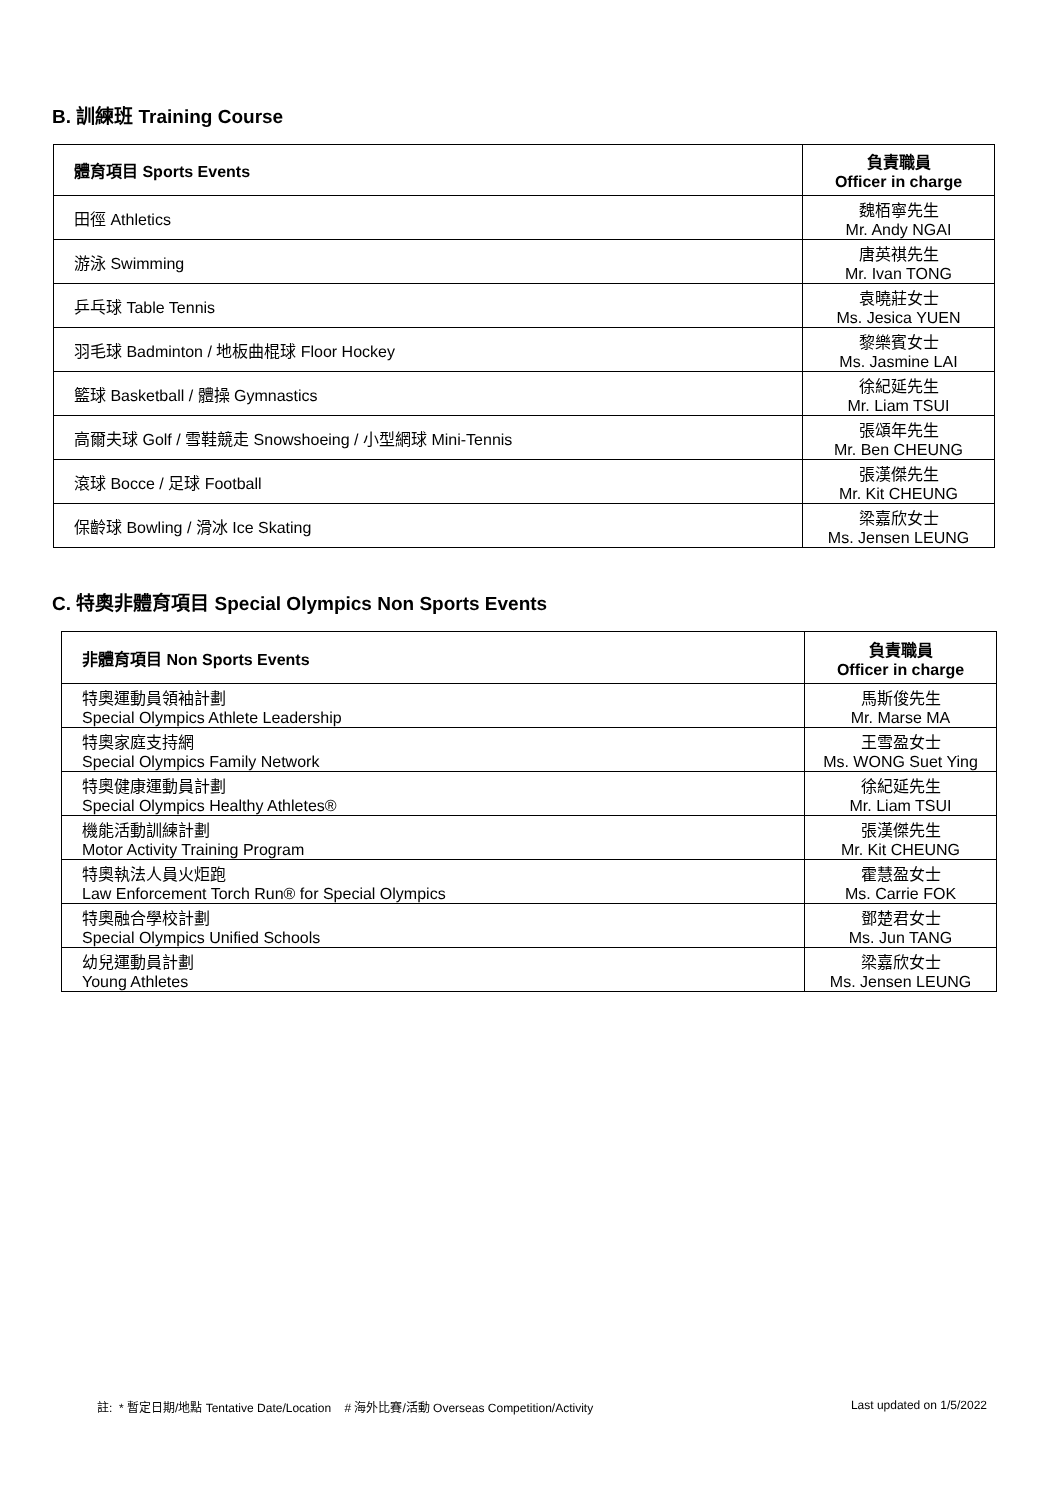B. 訓練班 Training Course
| 體育項目 Sports Events | 負責職員 Officer in charge |
| --- | --- |
| 田徑 Athletics | 魏栢寧先生 Mr. Andy NGAI |
| 游泳 Swimming | 唐英祺先生 Mr. Ivan TONG |
| 乒乓球 Table Tennis | 袁曉莊女士 Ms. Jesica YUEN |
| 羽毛球 Badminton / 地板曲棍球 Floor Hockey | 黎樂賓女士 Ms. Jasmine LAI |
| 籃球 Basketball / 體操 Gymnastics | 徐紀延先生 Mr. Liam TSUI |
| 高爾夫球 Golf / 雪鞋競走 Snowshoeing / 小型網球 Mini-Tennis | 張頌年先生 Mr. Ben CHEUNG |
| 滾球 Bocce / 足球 Football | 張漢傑先生 Mr. Kit CHEUNG |
| 保齡球 Bowling / 滑冰 Ice Skating | 梁嘉欣女士 Ms. Jensen LEUNG |
C. 特奧非體育項目 Special Olympics Non Sports Events
| 非體育項目 Non Sports Events | 負責職員 Officer in charge |
| --- | --- |
| 特奧運動員領袖計劃 Special Olympics Athlete Leadership | 馬斯俊先生 Mr. Marse MA |
| 特奧家庭支持網 Special Olympics Family Network | 王雪盈女士 Ms. WONG Suet Ying |
| 特奧健康運動員計劃 Special Olympics Healthy Athletes® | 徐紀延先生 Mr. Liam TSUI |
| 機能活動訓練計劃 Motor Activity Training Program | 張漢傑先生 Mr. Kit CHEUNG |
| 特奧執法人員火炬跑 Law Enforcement Torch Run® for Special Olympics | 霍慧盈女士 Ms. Carrie FOK |
| 特奧融合學校計劃 Special Olympics Unified Schools | 鄧楚君女士 Ms. Jun TANG |
| 幼兒運動員計劃 Young Athletes | 梁嘉欣女士 Ms. Jensen LEUNG |
註: * 暫定日期/地點 Tentative Date/Location # 海外比賽/活動 Overseas Competition/Activity Last updated on 1/5/2022